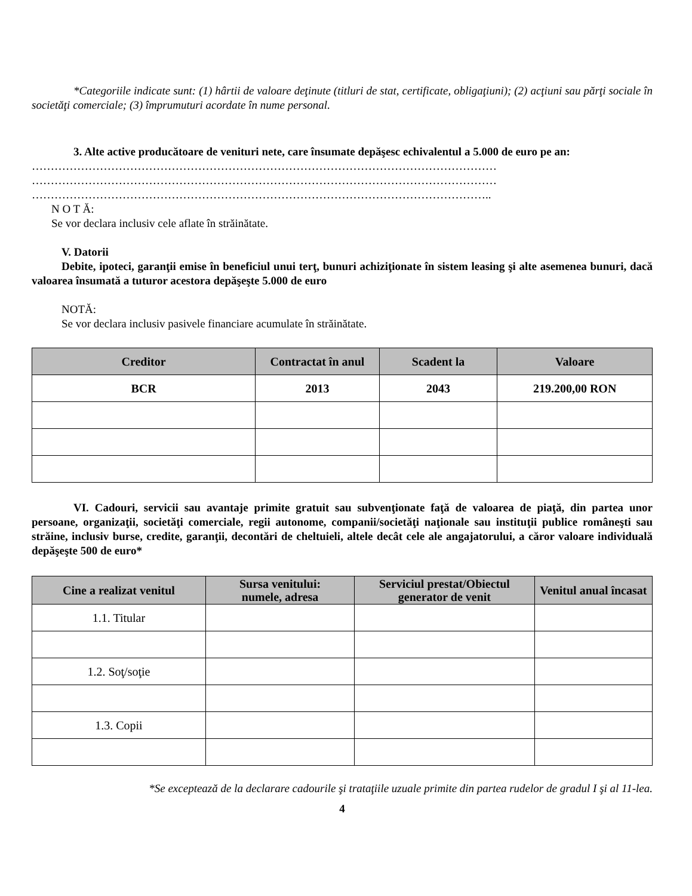*Categoriile indicate sunt: (1) hârtii de valoare deţinute (titluri de stat, certificate, obligaţiuni); (2) acţiuni sau părţi sociale în societăţi comerciale; (3) împrumuturi acordate în nume personal.
3. Alte active producătoare de venituri nete, care însumate depăşesc echivalentul a 5.000 de euro pe an:
……………………………………………………………………………………………………………
……………………………………………………………………………………………………………
…………………………………………………………………………………………………………..
N O T Ă:
Se vor declara inclusiv cele aflate în străinătate.
V. Datorii
Debite, ipoteci, garanţii emise în beneficiul unui terţ, bunuri achiziţionate în sistem leasing şi alte asemenea bunuri, dacă valoarea însumată a tuturor acestora depăşeşte 5.000 de euro
NOTĂ:
Se vor declara inclusiv pasivele financiare acumulate în străinătate.
| Creditor | Contractat în anul | Scadent la | Valoare |
| --- | --- | --- | --- |
| BCR | 2013 | 2043 | 219.200,00 RON |
VI. Cadouri, servicii sau avantaje primite gratuit sau subvenţionate faţă de valoarea de piaţă, din partea unor persoane, organizaţii, societăţi comerciale, regii autonome, companii/societăţi naţionale sau instituţii publice româneşti sau străine, inclusiv burse, credite, garanţii, decontări de cheltuieli, altele decât cele ale angajatorului, a căror valoare individuală depăşeşte 500 de euro*
| Cine a realizat venitul | Sursa venitului: numele, adresa | Serviciul prestat/Obiectul generator de venit | Venitul anual încasat |
| --- | --- | --- | --- |
| 1.1. Titular | | | |
| 1.2. Soţ/soţie | | | |
| 1.3. Copii | | | |
*Se exceptează de la declarare cadourile şi trataţiile uzuale primite din partea rudelor de gradul I şi al 11-lea.
4